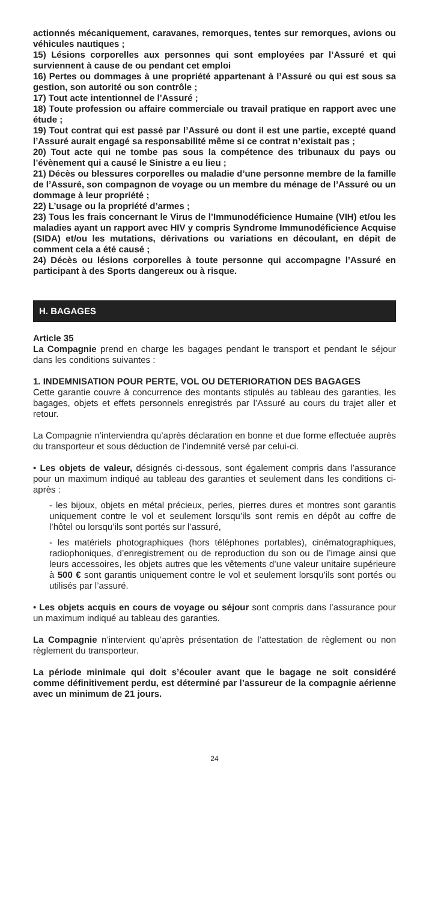actionnés mécaniquement, caravanes, remorques, tentes sur remorques, avions ou véhicules nautiques ;
15) Lésions corporelles aux personnes qui sont employées par l’Assuré et qui surviennent à cause de ou pendant cet emploi
16) Pertes ou dommages à une propriété appartenant à l’Assuré ou qui est sous sa gestion, son autorité ou son contrôle ;
17) Tout acte intentionnel de l’Assuré ;
18) Toute profession ou affaire commerciale ou travail pratique en rapport avec une étude ;
19) Tout contrat qui est passé par l’Assuré ou dont il est une partie, excepté quand l’Assuré aurait engagé sa responsabilité même si ce contrat n’existait pas ;
20) Tout acte qui ne tombe pas sous la compétence des tribunaux du pays ou l’évènement qui a causé le Sinistre a eu lieu ;
21) Décès ou blessures corporelles ou maladie d’une personne membre de la famille de l’Assuré, son compagnon de voyage ou un membre du ménage de l’Assuré ou un dommage à leur propriété ;
22) L’usage ou la propriété d’armes ;
23) Tous les frais concernant le Virus de l’Immunodéficience Humaine (VIH) et/ou les maladies ayant un rapport avec HIV y compris Syndrome Immunodéficience Acquise (SIDA) et/ou les mutations, dérivations ou variations en découlant, en dépit de comment cela a été causé ;
24) Décès ou lésions corporelles à toute personne qui accompagne l’Assuré en participant à des Sports dangereux ou à risque.
H. BAGAGES
Article 35
La Compagnie prend en charge les bagages pendant le transport et pendant le séjour dans les conditions suivantes :
1. INDEMNISATION POUR PERTE, VOL OU DETERIORATION DES BAGAGES
Cette garantie couvre à concurrence des montants stipulés au tableau des garanties, les bagages, objets et effets personnels enregistrés par l’Assuré au cours du trajet aller et retour.
La Compagnie n’interviendra qu’après déclaration en bonne et due forme effectuée auprès du transporteur et sous déduction de l’indemnité versé par celui-ci.
• Les objets de valeur, désignés ci-dessous, sont également compris dans l’assurance pour un maximum indiqué au tableau des garanties et seulement dans les conditions ci-après :
- les bijoux, objets en métal précieux, perles, pierres dures et montres sont garantis uniquement contre le vol et seulement lorsqu’ils sont remis en dépôt au coffre de l’hôtel ou lorsqu’ils sont portés sur l’assuré,
- les matériels photographiques (hors téléphones portables), cinématographiques, radiophoniques, d’enregistrement ou de reproduction du son ou de l’image ainsi que leurs accessoires, les objets autres que les vêtements d’une valeur unitaire supérieure à 500 € sont garantis uniquement contre le vol et seulement lorsqu’ils sont portés ou utilisés par l’assuré.
• Les objets acquis en cours de voyage ou séjour sont compris dans l’assurance pour un maximum indiqué au tableau des garanties.
La Compagnie n’intervient qu’après présentation de l’attestation de règlement ou non règlement du transporteur.
La période minimale qui doit s’écouler avant que le bagage ne soit considéré comme définitivement perdu, est déterminé par l’assureur de la compagnie aérienne avec un minimum de 21 jours.
24